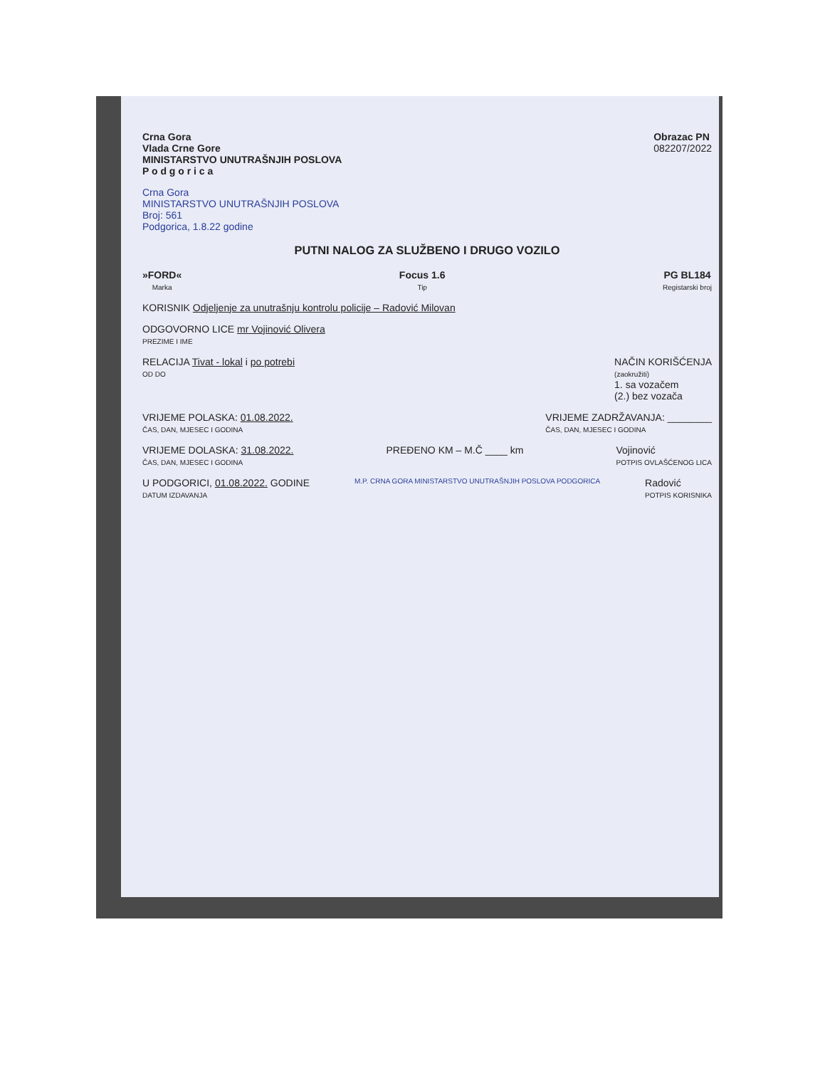Crna Gora
Vlada Crne Gore
MINISTARSTVO UNUTRAŠNJIH POSLOVA
P o d g o r i c a
Obrazac PN
082207/2022
Crna Gora
MINISTARSTVO UNUTRAŠNJIH POSLOVA
Broj: 561
Podgorica, 1.8.22 godine
PUTNI NALOG ZA SLUŽBENO I DRUGO VOZILO
»FORD«
Marka
Focus 1.6
Tip
PG BL184
Registarski broj
KORISNIK Odjeljenje za unutrašnju kontrolu policije – Radović Milovan
ODGOVORNO LICE mr Vojinović Olivera
PREZIME I IME
RELACIJA Tivat - lokal i po potrebi
OD DO
NAČIN KORIŠĆENJA
(zaokružiti)
1. sa vozačem
(2.) bez vozača
VRIJEME POLASKA: 01.08.2022.
ČAS, DAN, MJESEC I GODINA
VRIJEME ZADRŽAVANJA: ________
ČAS, DAN, MJESEC I GODINA
VRIJEME DOLASKA: 31.08.2022.
ČAS, DAN, MJESEC I GODINA
PREĐENO KM – M.Č ____ km Vojinović
POTPIS OVLAŠĆENOG LICA
U PODGORICI, 01.08.2022. GODINE
DATUM IZDAVANJA
M.P. CRNA GORA MINISTARSTVO UNUTRAŠNJIH POSLOVA PODGORICA
Radović
POTPIS KORISNIKA